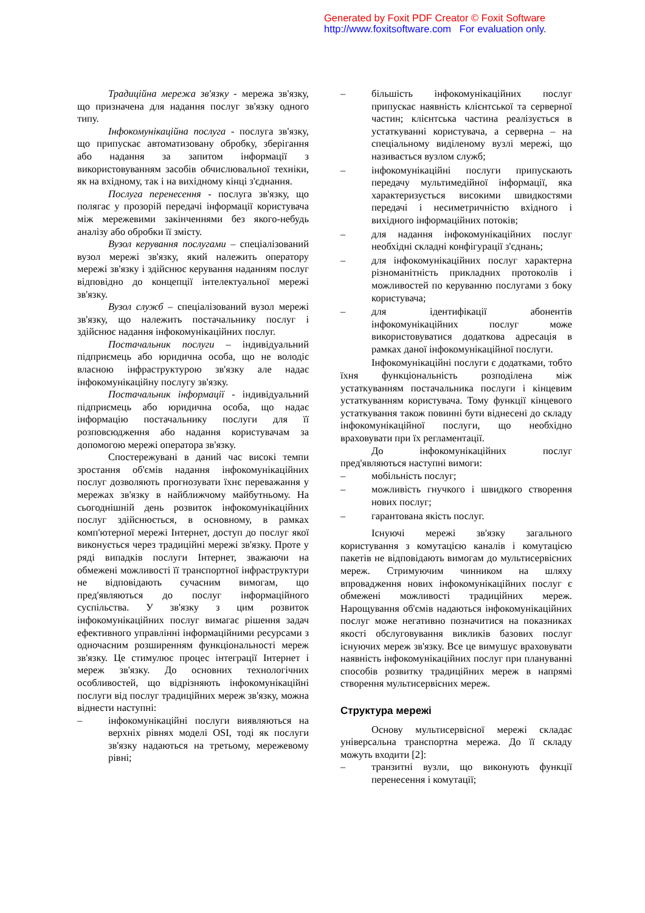Generated by Foxit PDF Creator © Foxit Software
http://www.foxitsoftware.com For evaluation only.
Традиційна мережа зв'язку - мережа зв'язку, що призначена для надання послуг зв'язку одного типу.
Інфокомунікаційна послуга - послуга зв'язку, що припускає автоматизовану обробку, зберігання або надання за запитом інформації з використовуванням засобів обчислювальної техніки, як на вхідному, так і на вихідному кінці з'єднання.
Послуга перенесення - послуга зв'язку, що полягає у прозорій передачі інформації користувача між мережевими закінченнями без якого-небудь аналізу або обробки її змісту.
Вузол керування послугами – спеціалізований вузол мережі зв'язку, який належить оператору мережі зв'язку і здійснює керування наданням послуг відповідно до концепції інтелектуальної мережі зв'язку.
Вузол служб – спеціалізований вузол мережі зв'язку, що належить постачальнику послуг і здійснює надання інфокомунікаційних послуг.
Постачальник послуги – індивідуальний підприємець або юридична особа, що не володіє власною інфраструктурою зв'язку але надає інфокомунікаційну послугу зв'язку.
Постачальник інформації - індивідуальний підприємець або юридична особа, що надає інформацію постачальнику послуги для її розповсюдження або надання користувачам за допомогою мережі оператора зв'язку.
Спостережувані в даний час високі темпи зростання об'ємів надання інфокомунікаційних послуг дозволяють прогнозувати їхнє переважання у мережах зв'язку в найближчому майбутньому. На сьогоднішній день розвиток інфокомунікаційних послуг здійснюється, в основному, в рамках комп'ютерної мережі Інтернет, доступ до послуг якої виконується через традиційні мережі зв'язку. Проте у ряді випадків послуги Інтернет, зважаючи на обмежені можливості її транспортної інфраструктури не відповідають сучасним вимогам, що пред'являються до послуг інформаційного суспільства. У зв'язку з цим розвиток інфокомунікаційних послуг вимагає рішення задач ефективного управлінні інформаційними ресурсами з одночасним розширенням функціональності мереж зв'язку. Це стимулює процес інтеграції Інтернет і мереж зв'язку. До основних технологічних особливостей, що відрізняють інфокомунікаційні послуги від послуг традиційних мереж зв'язку, можна віднести наступні:
– інфокомунікаційні послуги виявляються на верхніх рівнях моделі OSI, тоді як послуги зв'язку надаються на третьому, мережевому рівні;
– більшість інфокомунікаційних послуг припускає наявність клієнтської та серверної частин; клієнтська частина реалізується в устаткуванні користувача, а серверна – на спеціальному виділеному вузлі мережі, що називається вузлом служб;
– інфокомунікаційні послуги припускають передачу мультимедійної інформації, яка характеризується високими швидкостями передачі і несиметричністю вхідного і вихідного інформаційних потоків;
– для надання інфокомунікаційних послуг необхідні складні конфігурації з'єднань;
– для інфокомунікаційних послуг характерна різноманітність прикладних протоколів і можливостей по керуванню послугами з боку користувача;
– для ідентифікації абонентів інфокомунікаційних послуг може використовуватися додаткова адресація в рамках даної інфокомунікаційної послуги.
Інфокомунікаційні послуги є додатками, тобто їхня функціональність розподілена між устаткуванням постачальника послуги і кінцевим устаткуванням користувача. Тому функції кінцевого устаткування також повинні бути віднесені до складу інфокомунікаційної послуги, що необхідно враховувати при їх регламентації.
До інфокомунікаційних послуг пред'являються наступні вимоги:
– мобільність послуг;
– можливість гнучкого і швидкого створення нових послуг;
– гарантована якість послуг.
Існуючі мережі зв'язку загального користування з комутацією каналів і комутацією пакетів не відповідають вимогам до мультисервісних мереж. Стримуючим чинником на шляху впровадження нових інфокомунікаційних послуг є обмежені можливості традиційних мереж. Нарощування об'ємів надаються інфокомунікаційних послуг може негативно позначитися на показниках якості обслуговування викликів базових послуг існуючих мереж зв'язку. Все це вимушує враховувати наявність інфокомунікаційних послуг при плануванні способів розвитку традиційних мереж в напрямі створення мультисервісних мереж.
Структура мережі
Основу мультисервісної мережі складає універсальна транспортна мережа. До її складу можуть входити [2]:
– транзитні вузли, що виконують функції перенесення і комутації;